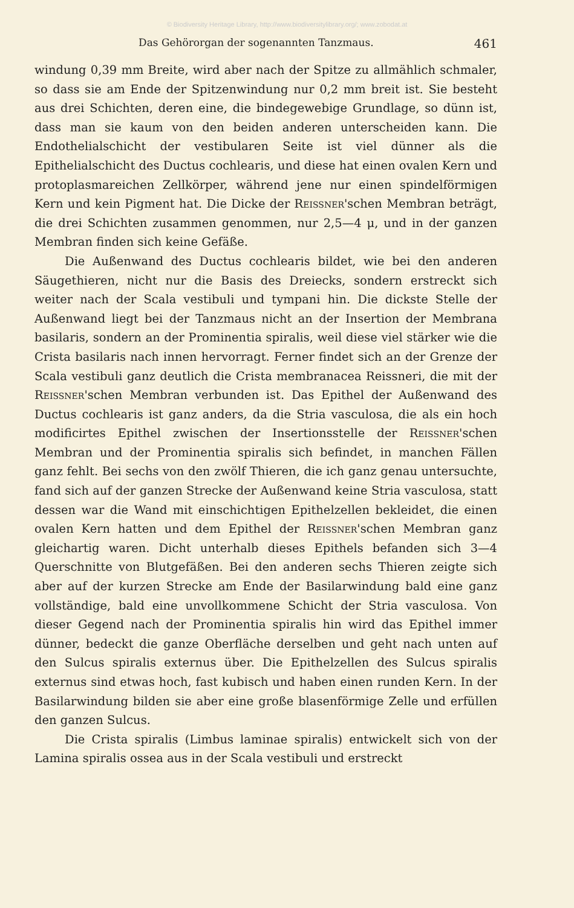© Biodiversity Heritage Library, http://www.biodiversitylibrary.org/; www.zobodat.at
Das Gehörorgan der sogenannten Tanzmaus. 461
windung 0,39 mm Breite, wird aber nach der Spitze zu allmählich schmaler, so dass sie am Ende der Spitzenwindung nur 0,2 mm breit ist. Sie besteht aus drei Schichten, deren eine, die bindegewebige Grundlage, so dünn ist, dass man sie kaum von den beiden anderen unterscheiden kann. Die Endothelialschicht der vestibularen Seite ist viel dünner als die Epithelialschicht des Ductus cochlearis, und diese hat einen ovalen Kern und protoplasmareichen Zellkörper, während jene nur einen spindelförmigen Kern und kein Pigment hat. Die Dicke der Reissner'schen Membran beträgt, die drei Schichten zusammen genommen, nur 2,5—4 μ, und in der ganzen Membran finden sich keine Gefäße.
Die Außenwand des Ductus cochlearis bildet, wie bei den anderen Säugethieren, nicht nur die Basis des Dreiecks, sondern erstreckt sich weiter nach der Scala vestibuli und tympani hin. Die dickste Stelle der Außenwand liegt bei der Tanzmaus nicht an der Insertion der Membrana basilaris, sondern an der Prominentia spiralis, weil diese viel stärker wie die Crista basilaris nach innen hervorragt. Ferner findet sich an der Grenze der Scala vestibuli ganz deutlich die Crista membranacea Reissneri, die mit der Reissner'schen Membran verbunden ist. Das Epithel der Außenwand des Ductus cochlearis ist ganz anders, da die Stria vasculosa, die als ein hoch modificirtes Epithel zwischen der Insertionsstelle der Reissner'schen Membran und der Prominentia spiralis sich befindet, in manchen Fällen ganz fehlt. Bei sechs von den zwölf Thieren, die ich ganz genau untersuchte, fand sich auf der ganzen Strecke der Außenwand keine Stria vasculosa, statt dessen war die Wand mit einschichtigen Epithelzellen bekleidet, die einen ovalen Kern hatten und dem Epithel der Reissner'schen Membran ganz gleichartig waren. Dicht unterhalb dieses Epithels befanden sich 3—4 Querschnitte von Blutgefäßen. Bei den anderen sechs Thieren zeigte sich aber auf der kurzen Strecke am Ende der Basilarwindung bald eine ganz vollständige, bald eine unvollkommene Schicht der Stria vasculosa. Von dieser Gegend nach der Prominentia spiralis hin wird das Epithel immer dünner, bedeckt die ganze Oberfläche derselben und geht nach unten auf den Sulcus spiralis externus über. Die Epithelzellen des Sulcus spiralis externus sind etwas hoch, fast kubisch und haben einen runden Kern. In der Basilarwindung bilden sie aber eine große blasenförmige Zelle und erfüllen den ganzen Sulcus.
Die Crista spiralis (Limbus laminae spiralis) entwickelt sich von der Lamina spiralis ossea aus in der Scala vestibuli und erstreckt